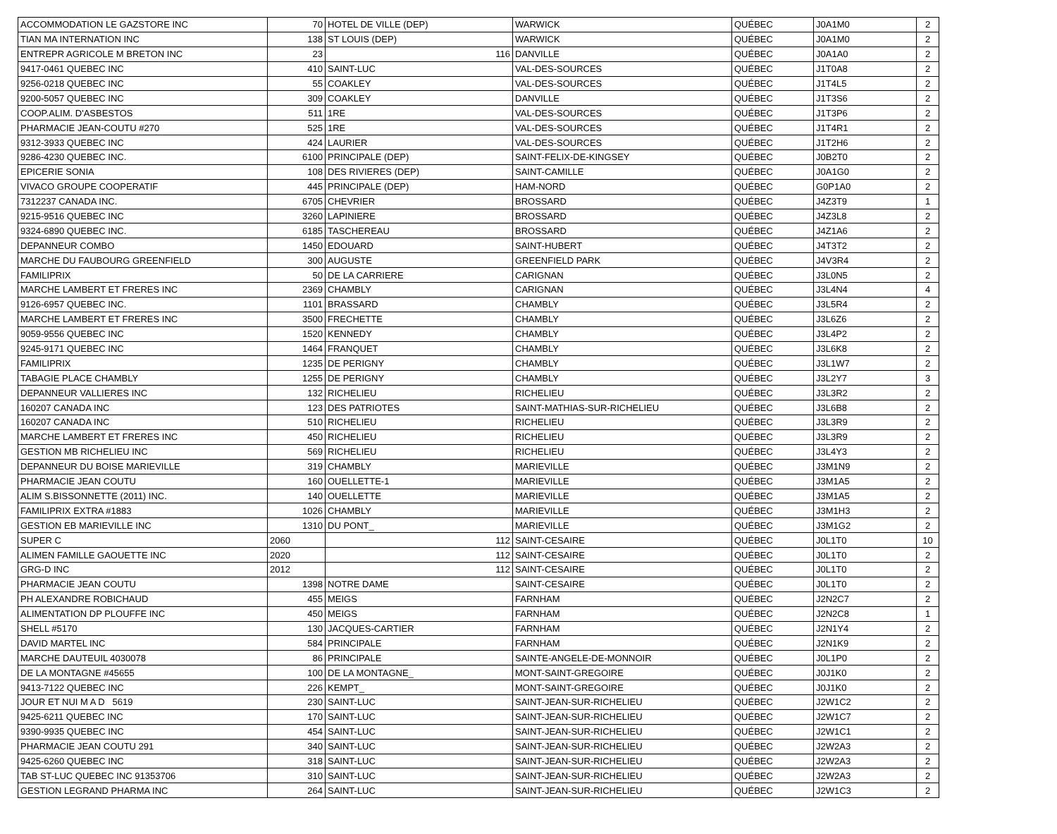| ACCOMMODATION LE GAZSTORE INC | 70 | HOTEL DE VILLE (DEP) | WARWICK | QUÉBEC | J0A1M0 | 2 |
| TIAN MA INTERNATION INC | 138 | ST LOUIS (DEP) | WARWICK | QUÉBEC | J0A1M0 | 2 |
| ENTREPR AGRICOLE M BRETON INC | 23 | 116 | DANVILLE | QUÉBEC | J0A1A0 | 2 |
| 9417-0461 QUEBEC INC | 410 | SAINT-LUC | VAL-DES-SOURCES | QUÉBEC | J1T0A8 | 2 |
| 9256-0218 QUEBEC INC | 55 | COAKLEY | VAL-DES-SOURCES | QUÉBEC | J1T4L5 | 2 |
| 9200-5057 QUEBEC INC | 309 | COAKLEY | DANVILLE | QUÉBEC | J1T3S6 | 2 |
| COOP.ALIM. D'ASBESTOS | 511 | 1RE | VAL-DES-SOURCES | QUÉBEC | J1T3P6 | 2 |
| PHARMACIE JEAN-COUTU #270 | 525 | 1RE | VAL-DES-SOURCES | QUÉBEC | J1T4R1 | 2 |
| 9312-3933 QUEBEC INC | 424 | LAURIER | VAL-DES-SOURCES | QUÉBEC | J1T2H6 | 2 |
| 9286-4230 QUEBEC INC. | 6100 | PRINCIPALE (DEP) | SAINT-FELIX-DE-KINGSEY | QUÉBEC | J0B2T0 | 2 |
| EPICERIE SONIA | 108 | DES RIVIERES (DEP) | SAINT-CAMILLE | QUÉBEC | J0A1G0 | 2 |
| VIVACO GROUPE COOPERATIF | 445 | PRINCIPALE (DEP) | HAM-NORD | QUÉBEC | G0P1A0 | 2 |
| 7312237 CANADA INC. | 6705 | CHEVRIER | BROSSARD | QUÉBEC | J4Z3T9 | 1 |
| 9215-9516 QUEBEC INC | 3260 | LAPINIERE | BROSSARD | QUÉBEC | J4Z3L8 | 2 |
| 9324-6890 QUEBEC INC. | 6185 | TASCHEREAU | BROSSARD | QUÉBEC | J4Z1A6 | 2 |
| DEPANNEUR COMBO | 1450 | EDOUARD | SAINT-HUBERT | QUÉBEC | J4T3T2 | 2 |
| MARCHE DU FAUBOURG GREENFIELD | 300 | AUGUSTE | GREENFIELD PARK | QUÉBEC | J4V3R4 | 2 |
| FAMILIPRIX | 50 | DE LA CARRIERE | CARIGNAN | QUÉBEC | J3L0N5 | 2 |
| MARCHE LAMBERT ET FRERES INC | 2369 | CHAMBLY | CARIGNAN | QUÉBEC | J3L4N4 | 4 |
| 9126-6957 QUEBEC INC. | 1101 | BRASSARD | CHAMBLY | QUÉBEC | J3L5R4 | 2 |
| MARCHE LAMBERT ET FRERES INC | 3500 | FRECHETTE | CHAMBLY | QUÉBEC | J3L6Z6 | 2 |
| 9059-9556 QUEBEC INC | 1520 | KENNEDY | CHAMBLY | QUÉBEC | J3L4P2 | 2 |
| 9245-9171 QUEBEC INC | 1464 | FRANQUET | CHAMBLY | QUÉBEC | J3L6K8 | 2 |
| FAMILIPRIX | 1235 | DE PERIGNY | CHAMBLY | QUÉBEC | J3L1W7 | 2 |
| TABAGIE PLACE CHAMBLY | 1255 | DE PERIGNY | CHAMBLY | QUÉBEC | J3L2Y7 | 3 |
| DEPANNEUR VALLIERES INC | 132 | RICHELIEU | RICHELIEU | QUÉBEC | J3L3R2 | 2 |
| 160207 CANADA INC | 123 | DES PATRIOTES | SAINT-MATHIAS-SUR-RICHELIEU | QUÉBEC | J3L6B8 | 2 |
| 160207 CANADA INC | 510 | RICHELIEU | RICHELIEU | QUÉBEC | J3L3R9 | 2 |
| MARCHE LAMBERT ET FRERES INC | 450 | RICHELIEU | RICHELIEU | QUÉBEC | J3L3R9 | 2 |
| GESTION MB RICHELIEU INC | 569 | RICHELIEU | RICHELIEU | QUÉBEC | J3L4Y3 | 2 |
| DEPANNEUR DU BOISE MARIEVILLE | 319 | CHAMBLY | MARIEVILLE | QUÉBEC | J3M1N9 | 2 |
| PHARMACIE JEAN COUTU | 160 | OUELLETTE-1 | MARIEVILLE | QUÉBEC | J3M1A5 | 2 |
| ALIM S.BISSONNETTE (2011) INC. | 140 | OUELLETTE | MARIEVILLE | QUÉBEC | J3M1A5 | 2 |
| FAMILIPRIX EXTRA #1883 | 1026 | CHAMBLY | MARIEVILLE | QUÉBEC | J3M1H3 | 2 |
| GESTION EB MARIEVILLE INC | 1310 | DU PONT_ | MARIEVILLE | QUÉBEC | J3M1G2 | 2 |
| SUPER C | 2060 | 112 | SAINT-CESAIRE | QUÉBEC | J0L1T0 | 10 |
| ALIMEN FAMILLE GAOUETTE INC | 2020 | 112 | SAINT-CESAIRE | QUÉBEC | J0L1T0 | 2 |
| GRG-D INC | 2012 | 112 | SAINT-CESAIRE | QUÉBEC | J0L1T0 | 2 |
| PHARMACIE JEAN COUTU | 1398 | NOTRE DAME | SAINT-CESAIRE | QUÉBEC | J0L1T0 | 2 |
| PH ALEXANDRE ROBICHAUD | 455 | MEIGS | FARNHAM | QUÉBEC | J2N2C7 | 2 |
| ALIMENTATION DP PLOUFFE INC | 450 | MEIGS | FARNHAM | QUÉBEC | J2N2C8 | 1 |
| SHELL #5170 | 130 | JACQUES-CARTIER | FARNHAM | QUÉBEC | J2N1Y4 | 2 |
| DAVID MARTEL INC | 584 | PRINCIPALE | FARNHAM | QUÉBEC | J2N1K9 | 2 |
| MARCHE DAUTEUIL 4030078 | 86 | PRINCIPALE | SAINTE-ANGELE-DE-MONNOIR | QUÉBEC | J0L1P0 | 2 |
| DE LA MONTAGNE #45655 | 100 | DE LA MONTAGNE_ | MONT-SAINT-GREGOIRE | QUÉBEC | J0J1K0 | 2 |
| 9413-7122 QUEBEC INC | 226 | KEMPT_ | MONT-SAINT-GREGOIRE | QUÉBEC | J0J1K0 | 2 |
| JOUR ET NUI M A D 5619 | 230 | SAINT-LUC | SAINT-JEAN-SUR-RICHELIEU | QUÉBEC | J2W1C2 | 2 |
| 9425-6211 QUEBEC INC | 170 | SAINT-LUC | SAINT-JEAN-SUR-RICHELIEU | QUÉBEC | J2W1C7 | 2 |
| 9390-9935 QUEBEC INC | 454 | SAINT-LUC | SAINT-JEAN-SUR-RICHELIEU | QUÉBEC | J2W1C1 | 2 |
| PHARMACIE JEAN COUTU 291 | 340 | SAINT-LUC | SAINT-JEAN-SUR-RICHELIEU | QUÉBEC | J2W2A3 | 2 |
| 9425-6260 QUEBEC INC | 318 | SAINT-LUC | SAINT-JEAN-SUR-RICHELIEU | QUÉBEC | J2W2A3 | 2 |
| TAB ST-LUC QUEBEC INC 91353706 | 310 | SAINT-LUC | SAINT-JEAN-SUR-RICHELIEU | QUÉBEC | J2W2A3 | 2 |
| GESTION LEGRAND PHARMA INC | 264 | SAINT-LUC | SAINT-JEAN-SUR-RICHELIEU | QUÉBEC | J2W1C3 | 2 |